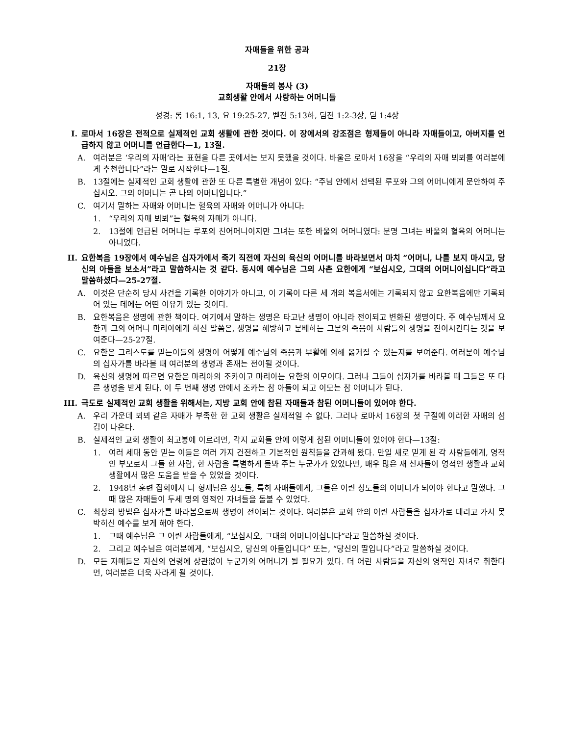자매들을 위한 공과
21장
자매들의 봉사 (3)
교회생활 안에서 사랑하는 어머니들
성경: 롬 16:1, 13, 요 19:25-27, 벧전 5:13하, 딤전 1:2-3상, 딛 1:4상
I. 로마서 16장은 전적으로 실제적인 교회 생활에 관한 것이다. 이 장에서의 강조점은 형제들이 아니라 자매들이고, 아버지를 언급하지 않고 어머니를 언급한다—1, 13절.
A. 여러분은 ‘우리의 자매’라는 표현을 다른 곳에서는 보지 못했을 것이다. 바울은 로마서 16장을 “우리의 자매 뵈뵈를 여러분에게 추천합니다”라는 말로 시작한다—1절.
B. 13절에는 실제적인 교회 생활에 관한 또 다른 특별한 개념이 있다: “주님 안에서 선택된 루포와 그의 어머니에게 문안하여 주십시오. 그의 어머니는 곧 나의 어머니입니다.”
C. 여기서 말하는 자매와 어머니는 혈육의 자매와 어머니가 아니다:
1. “우리의 자매 뵈뵈”는 혈육의 자매가 아니다.
2. 13절에 언급된 어머니는 루포의 친어머니이지만 그녀는 또한 바울의 어머니였다: 분명 그녀는 바울의 혈육의 어머니는 아니었다.
II. 요한복음 19장에서 예수님은 십자가에서 죽기 직전에 자신의 육신의 어머니를 바라보면서 마치 “어머니, 나를 보지 마시고, 당신의 아들을 보소서”라고 말씀하시는 것 같다. 동시에 예수님은 그의 사촌 요한에게 “보십시오, 그대의 어머니이십니다”라고 말씀하셨다—25-27절.
A. 이것은 단순히 당시 사건을 기록한 이야기가 아니고, 이 기록이 다른 세 개의 복음서에는 기록되지 않고 요한복음에만 기록되어 있는 데에는 어떤 이유가 있는 것이다.
B. 요한복음은 생명에 관한 책이다. 여기에서 말하는 생명은 타고난 생명이 아니라 전이되고 변화된 생명이다. 주 예수님께서 요한과 그의 어머니 마리아에게 하신 말씀은, 생명을 해방하고 분배하는 그분의 죽음이 사람들의 생명을 전이시킨다는 것을 보여준다—25-27절.
C. 요한은 그리스도를 믿는이들의 생명이 어떻게 예수님의 죽음과 부활에 의해 옮겨질 수 있는지를 보여준다. 여러분이 예수님의 십자가를 바라볼 때 여러분의 생명과 존재는 전이될 것이다.
D. 육신의 생명에 따르면 요한은 마리아의 조카이고 마리아는 요한의 이모이다. 그러나 그들이 십자가를 바라볼 때 그들은 또 다른 생명을 받게 된다. 이 두 번째 생명 안에서 조카는 참 아들이 되고 이모는 참 어머니가 된다.
III. 극도로 실제적인 교회 생활을 위해서는, 지방 교회 안에 참된 자매들과 참된 어머니들이 있어야 한다.
A. 우리 가운데 뵈뵈 같은 자매가 부족한 한 교회 생활은 실제적일 수 없다. 그러나 로마서 16장의 첫 구절에 이러한 자매의 섬김이 나온다.
B. 실제적인 교회 생활이 최고봉에 이르려면, 각지 교회들 안에 이렇게 참된 어머니들이 있어야 한다—13절:
1. 여러 세대 동안 믿는 이들은 여러 가지 건전하고 기본적인 원칙들을 간과해 왔다. 만일 새로 믿게 된 각 사람들에게, 영적인 부모로서 그들 한 사람, 한 사람을 특별하게 돌봐 주는 누군가가 있었다면, 매우 많은 새 신자들이 영적인 생활과 교회 생활에서 많은 도움을 받을 수 있었을 것이다.
2. 1948년 훈련 집회에서 니 형제님은 성도들, 특히 자매들에게, 그들은 어린 성도들의 어머니가 되어야 한다고 말했다. 그때 많은 자매들이 두세 명의 영적인 자녀들을 돌볼 수 있었다.
C. 최상의 방법은 십자가를 바라봄으로써 생명이 전이되는 것이다. 여러분은 교회 안의 어린 사람들을 십자가로 데리고 가서 못 박히신 예수를 보게 해야 한다.
1. 그때 예수님은 그 어린 사람들에게, “보십시오, 그대의 어머니이십니다”라고 말씀하실 것이다.
2. 그리고 예수님은 여러분에게, “보십시오, 당신의 아들입니다” 또는, “당신의 딸입니다”라고 말씀하실 것이다.
D. 모든 자매들은 자신의 연령에 상관없이 누군가의 어머니가 될 필요가 있다. 더 어린 사람들을 자신의 영적인 자녀로 취한다면, 여러분은 더욱 자라게 될 것이다.